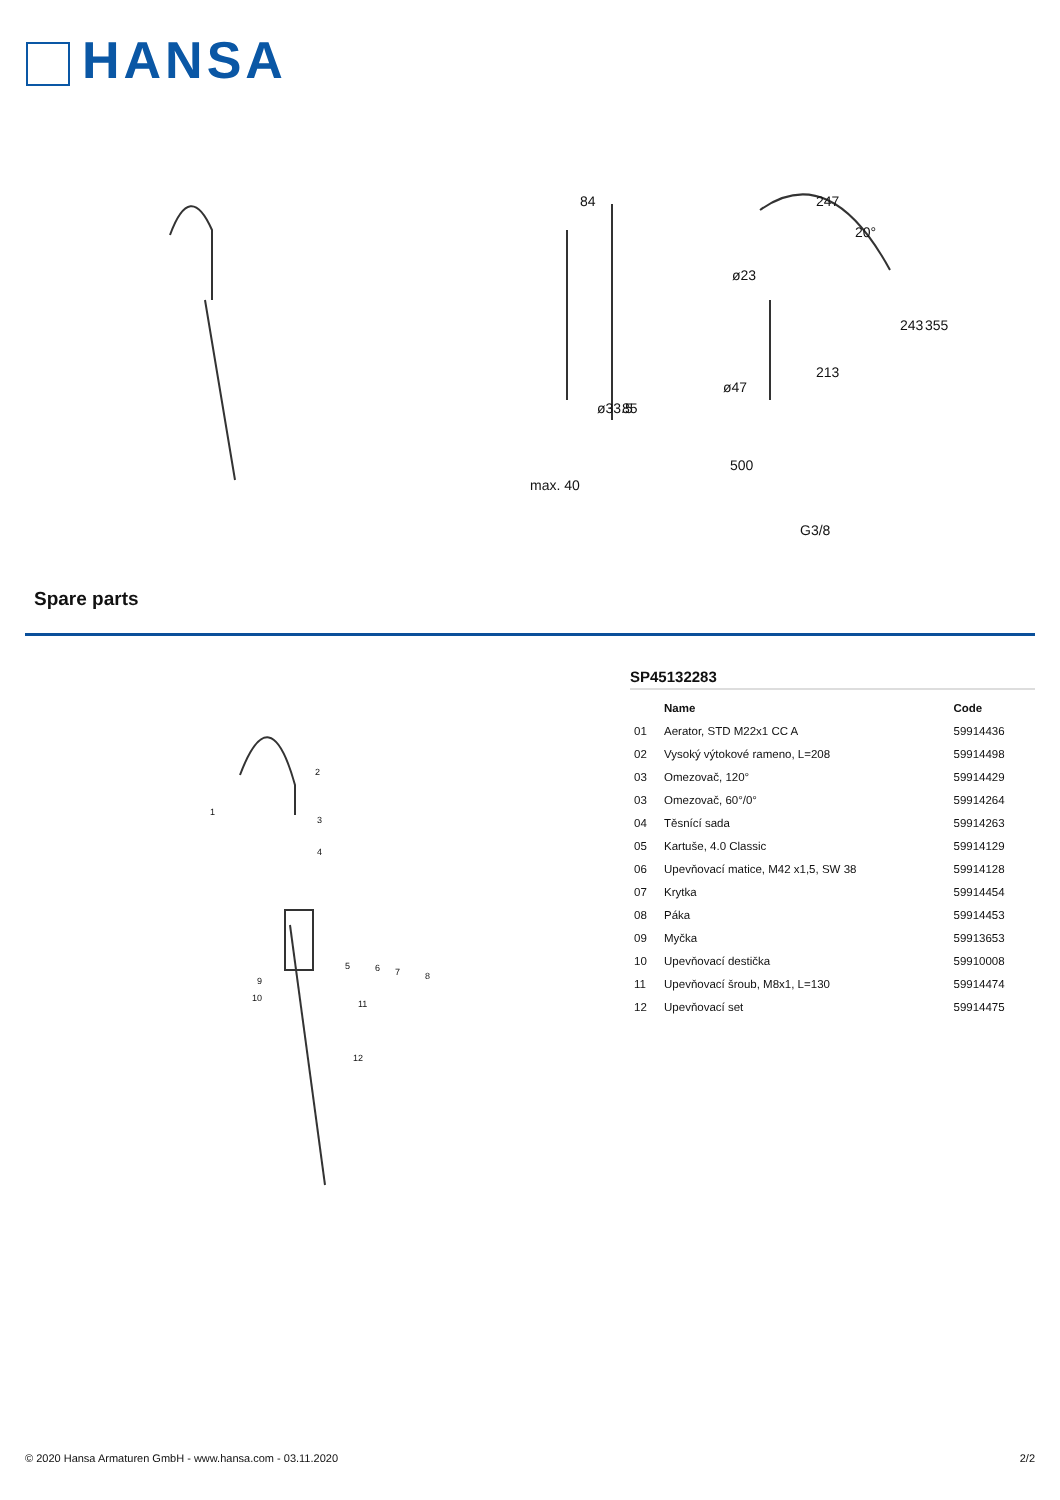HANSA
84
247
ø23
85
ø33.5
213
ø47
20°
243
355
max. 40
500
G3/8
Spare parts
1
2
3
4
5
6
7
8
9
10
11
12
SP45132283
| | Name | Code |
| --- | --- | --- |
| 01 | Aerator, STD M22x1 CC A | 59914436 |
| 02 | Vysoký výtokové rameno, L=208 | 59914498 |
| 03 | Omezovač, 120° | 59914429 |
| 03 | Omezovač, 60°/0° | 59914264 |
| 04 | Těsnící sada | 59914263 |
| 05 | Kartuše, 4.0 Classic | 59914129 |
| 06 | Upevňovací matice, M42 x1,5, SW 38 | 59914128 |
| 07 | Krytka | 59914454 |
| 08 | Páka | 59914453 |
| 09 | Myčka | 59913653 |
| 10 | Upevňovací destička | 59910008 |
| 11 | Upevňovací šroub, M8x1, L=130 | 59914474 |
| 12 | Upevňovací set | 59914475 |
© 2020 Hansa Armaturen GmbH - www.hansa.com - 03.11.2020 2/2